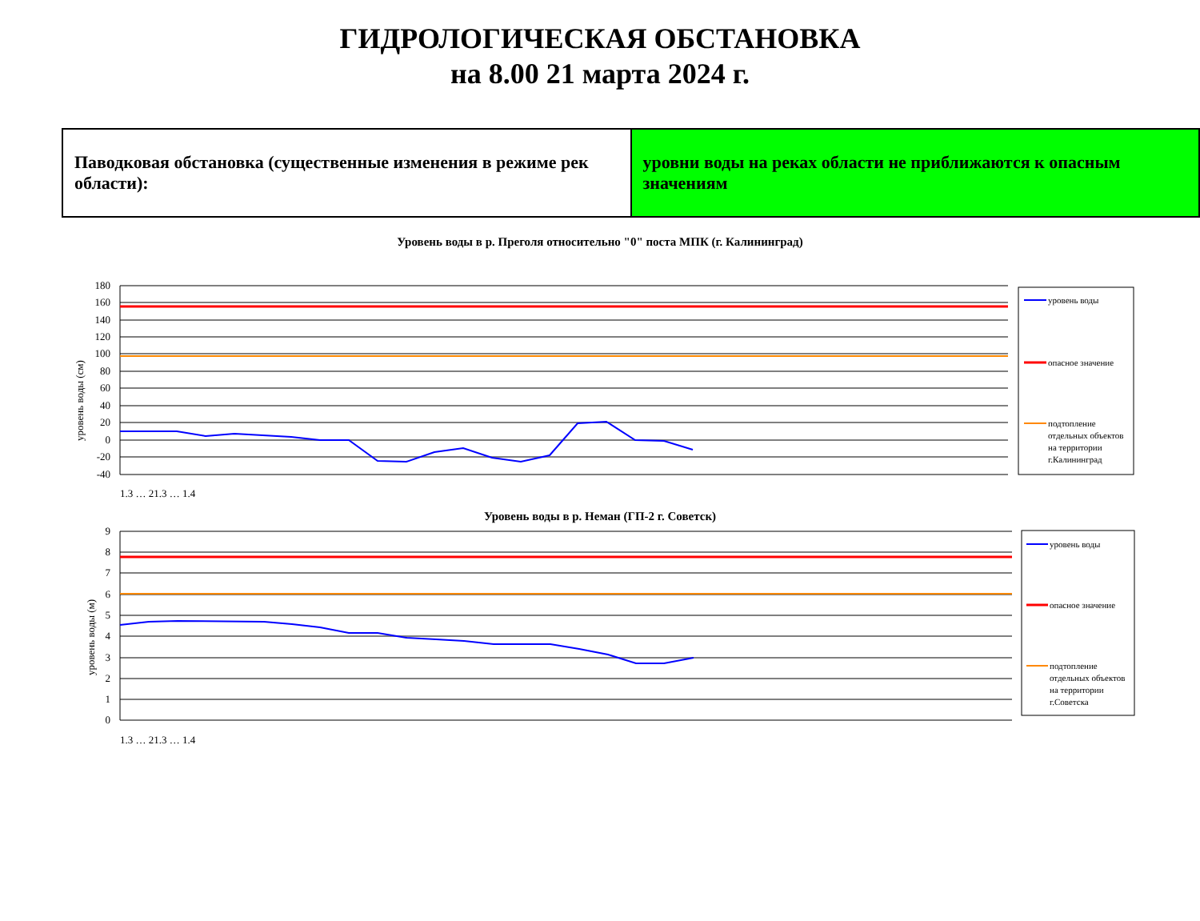ГИДРОЛОГИЧЕСКАЯ ОБСТАНОВКА
на 8.00 21 марта 2024 г.
| Паводковая обстановка (существенные изменения в режиме рек области): | уровни воды на реках области не приближаются к опасным значениям |
Уровень воды в р. Преголя относительно "0" поста МПК (г. Калининград)
уровень воды
опасное значение
подтопление
отдельных объектов
на территории
г.Калининград
180
160
140
120
100
80
60
40
20
0
-20
-40
уровень воды (см)
1.3 … 21.3 … 1.4
Уровень воды в р. Неман (ГП-2 г. Советск)
уровень воды
опасное значение
подтопление
отдельных объектов
на территории
г.Советска
9
8
7
6
5
4
3
2
1
0
уровень воды (м)
1.3 … 21.3 … 1.4